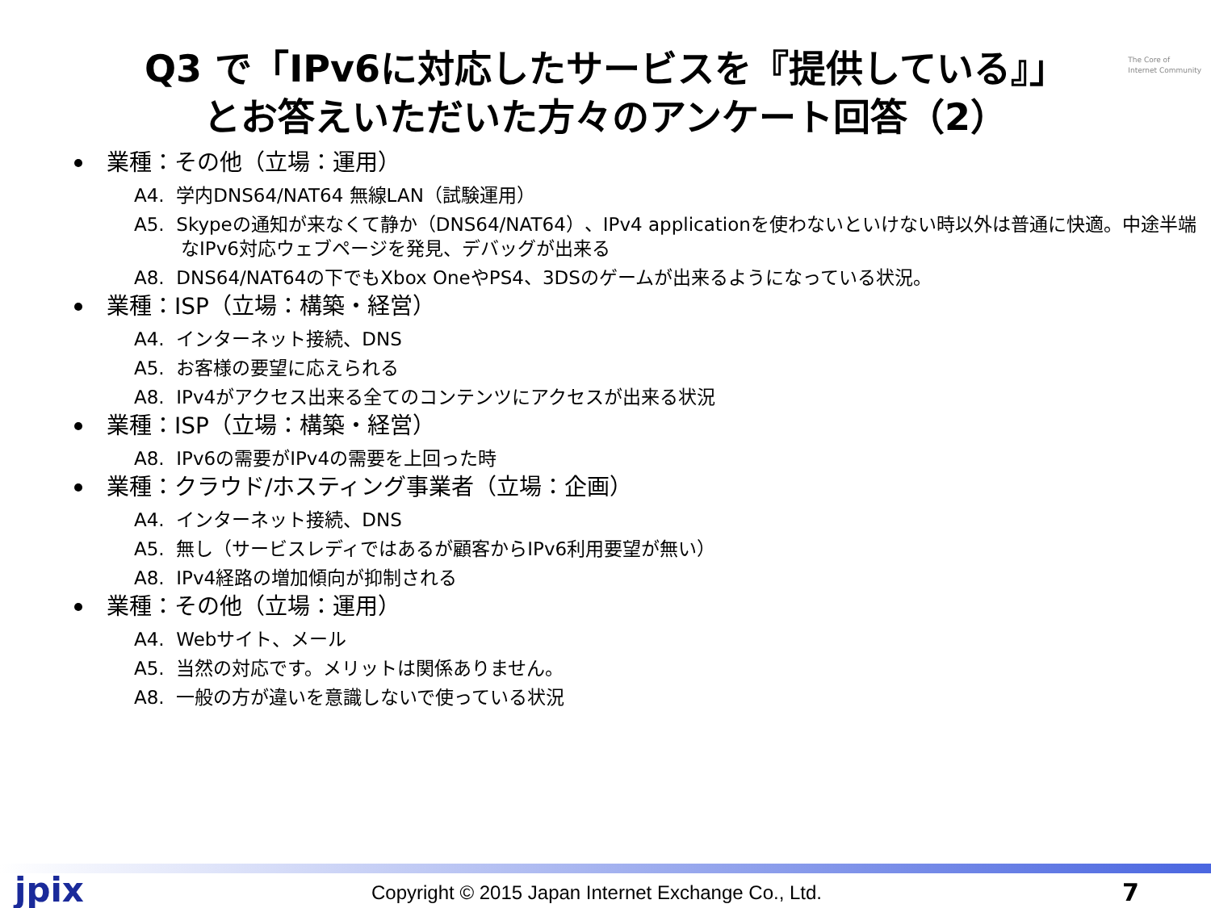The Core of
Internet Community
Q3 で「IPv6に対応したサービスを『提供している』」
とお答えいただいた方々のアンケート回答（2）
業種：その他（立場：運用）
A4. 学内DNS64/NAT64 無線LAN（試験運用）
A5. Skypeの通知が来なくて静か（DNS64/NAT64）、IPv4 applicationを使わないといけない時以外は普通に快適。中途半端なIPv6対応ウェブページを発見、デバッグが出来る
A8. DNS64/NAT64の下でもXbox OneやPS4、3DSのゲームが出来るようになっている状況。
業種：ISP（立場：構築・経営）
A4. インターネット接続、DNS
A5. お客様の要望に応えられる
A8. IPv4がアクセス出来る全てのコンテンツにアクセスが出来る状況
業種：ISP（立場：構築・経営）
A8. IPv6の需要がIPv4の需要を上回った時
業種：クラウド/ホスティング事業者（立場：企画）
A4. インターネット接続、DNS
A5. 無し（サービスレディではあるが顧客からIPv6利用要望が無い）
A8. IPv4経路の増加傾向が抑制される
業種：その他（立場：運用）
A4. Webサイト、メール
A5. 当然の対応です。メリットは関係ありません。
A8. 一般の方が違いを意識しないで使っている状況
jpix
Copyright © 2015 Japan Internet Exchange Co., Ltd.
7